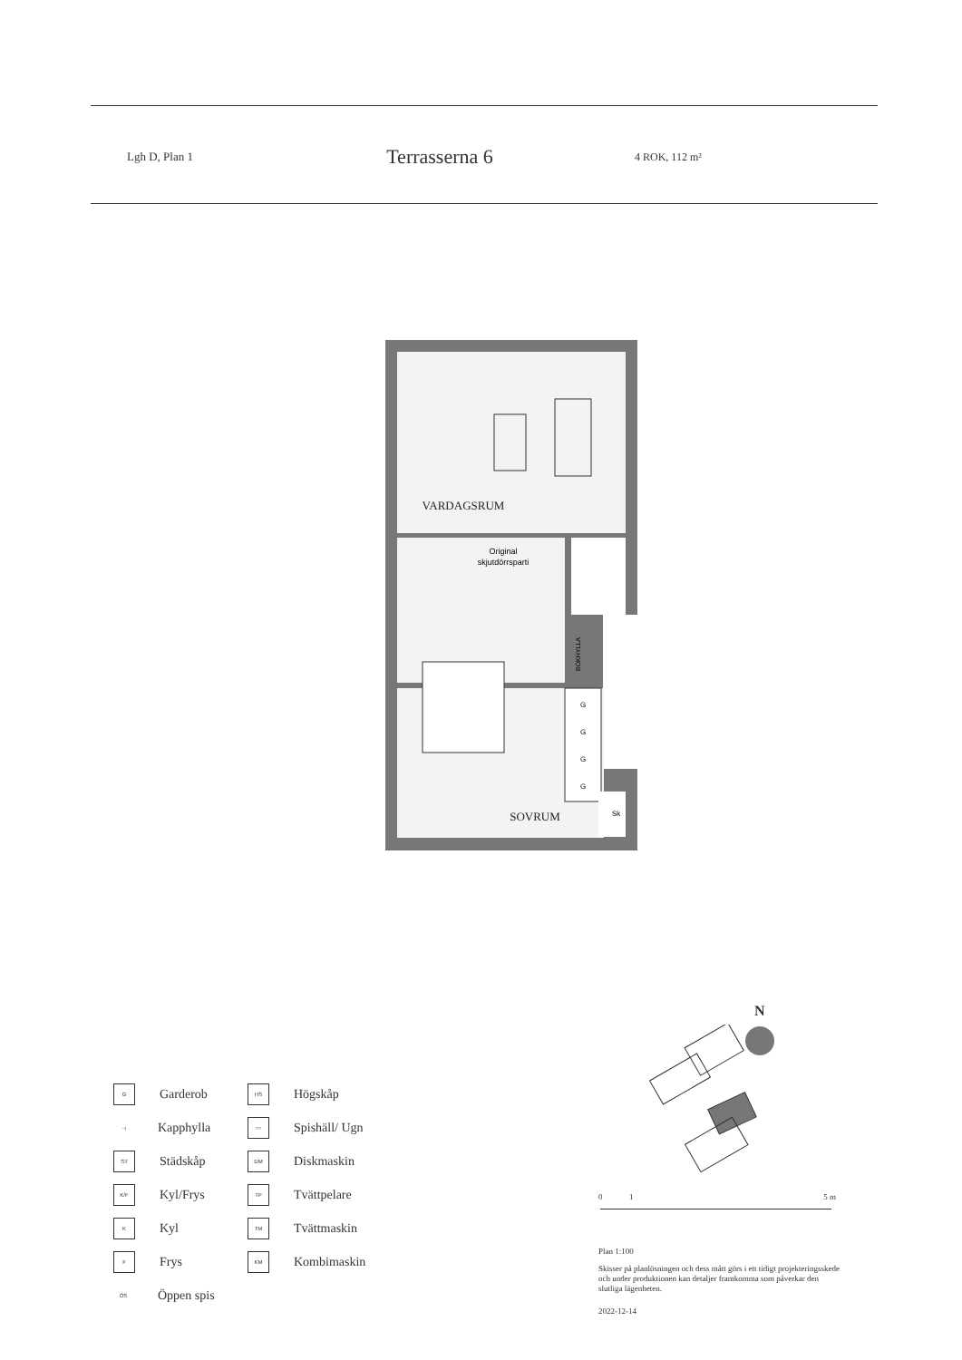Lgh D, Plan 1
Terrasserna 6
4 ROK, 112 m²
VARDAGSRUM
SOVRUM
Original
skjutdörrsparti
G
G
G
G
Sk
BOKHYLLA
G Garderob
HS Högskåp
⊣ Kapphylla
○○ Spishäll/ Ugn
ST Städskåp
DM Diskmaskin
K/F Kyl/Frys
TP Tvättpelare
K Kyl
TM Tvättmaskin
F Frys
KM Kombimaskin
ÖS Öppen spis
N
0 1 5 m
Plan 1:100
Skisser på planlösningen och dess mått görs i ett tidigt projekteringsskede och under produktionen kan detaljer framkomma som påverkar den slutliga lägenheten.
2022-12-14